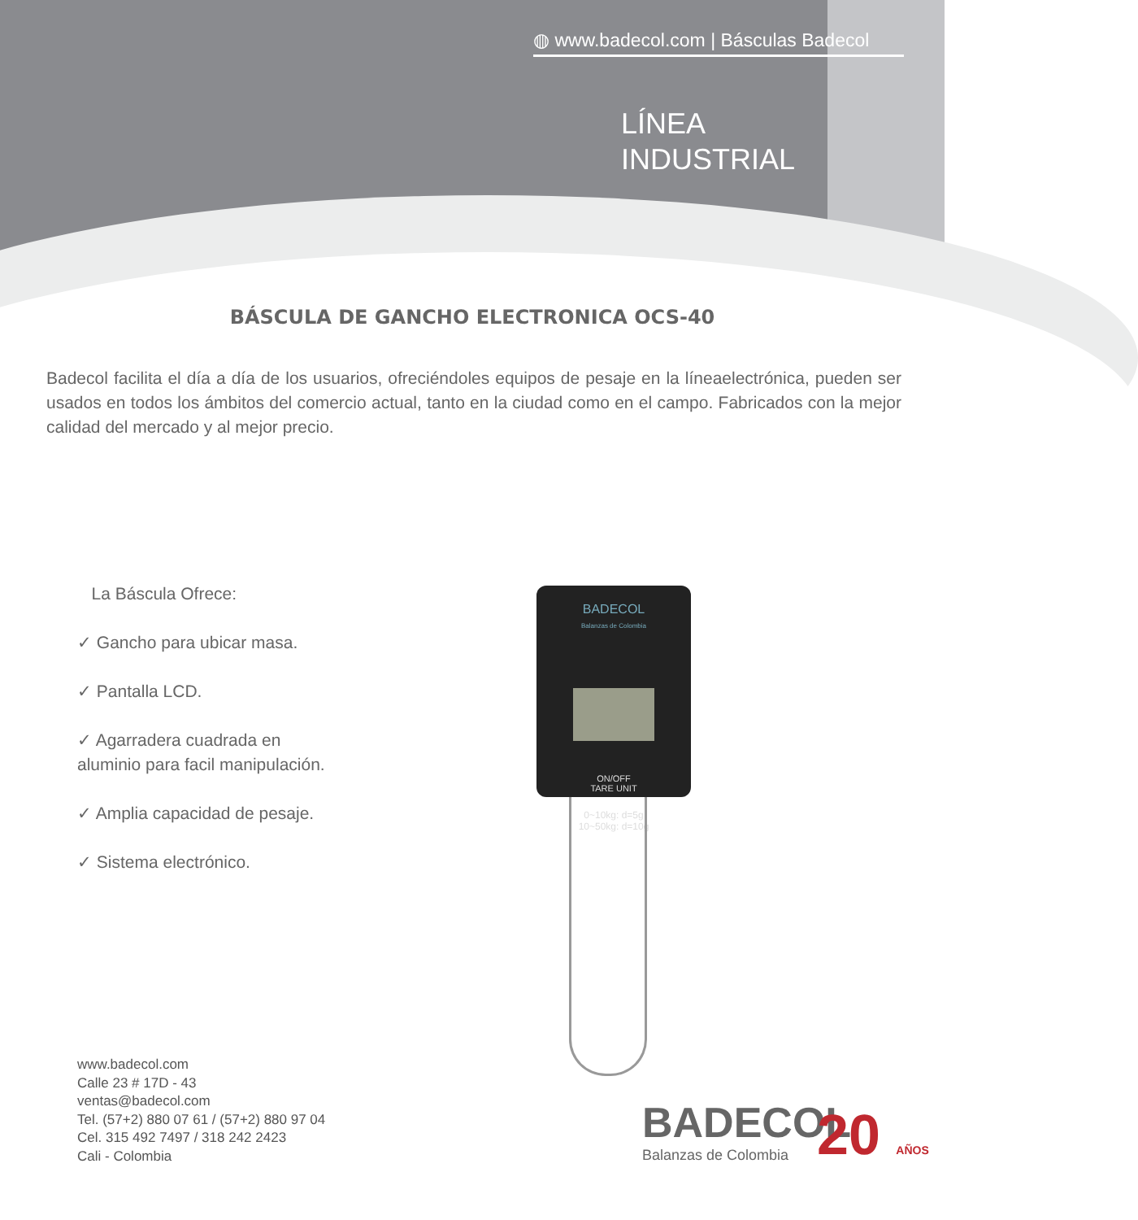◍ www.badecol.com | Básculas Badecol
LÍNEA
INDUSTRIAL
BÁSCULA DE GANCHO ELECTRONICA OCS-40
Badecol facilita el día a día de los usuarios, ofreciéndoles equipos de pesaje en la líneaelectrónica, pueden ser usados en todos los ámbitos del comercio actual, tanto en la ciudad como en el campo. Fabricados con la mejor calidad del mercado y al mejor precio.
La Báscula Ofrece:
✓ Gancho para ubicar masa.
✓ Pantalla LCD.
✓ Agarradera cuadrada en
aluminio para facil manipulación.
✓ Amplia capacidad de pesaje.
✓ Sistema electrónico.
BADECOL
Balanzas de Colombia
ON/OFF
TARE UNIT
0~10kg: d=5g
10~50kg: d=10g
www.badecol.com
Calle 23 # 17D - 43
ventas@badecol.com
Tel. (57+2) 880 07 61 / (57+2) 880 97 04
Cel. 315 492 7497 / 318 242 2423
Cali - Colombia
BADECOL
Balanzas de Colombia
20 AÑOS